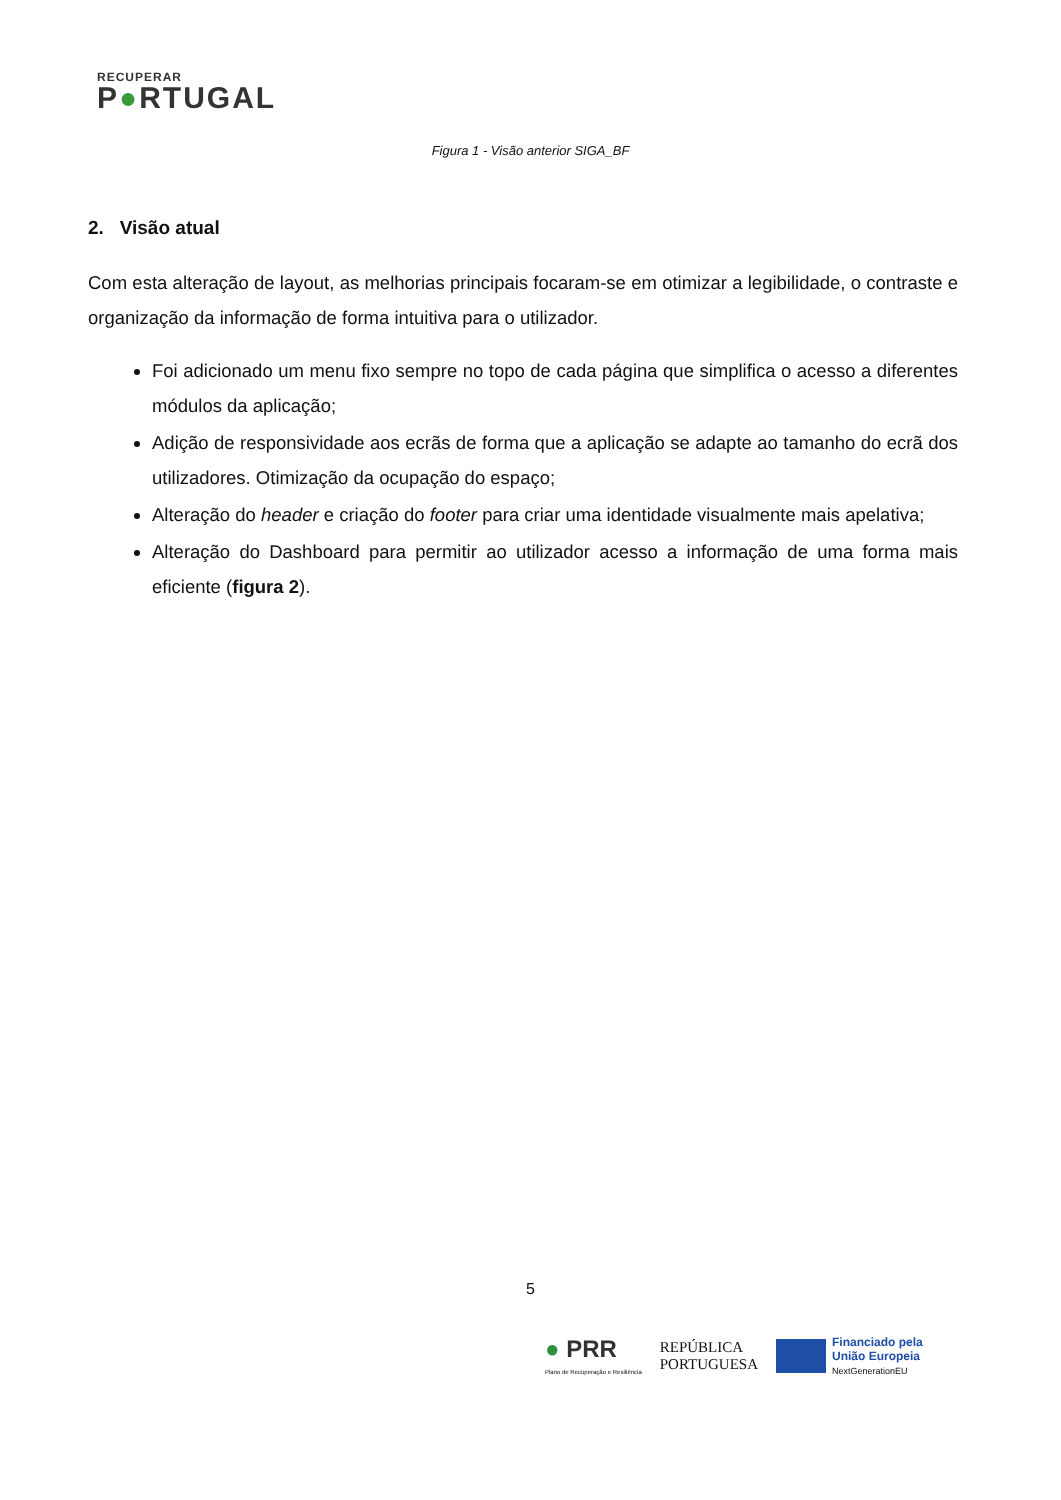RECUPERAR
P●RTUGAL
Figura 1 - Visão anterior SIGA_BF
2. Visão atual
Com esta alteração de layout, as melhorias principais focaram-se em otimizar a legibilidade, o contraste e organização da informação de forma intuitiva para o utilizador.
Foi adicionado um menu fixo sempre no topo de cada página que simplifica o acesso a diferentes módulos da aplicação;
Adição de responsividade aos ecrãs de forma que a aplicação se adapte ao tamanho do ecrã dos utilizadores. Otimização da ocupação do espaço;
Alteração do header e criação do footer para criar uma identidade visualmente mais apelativa;
Alteração do Dashboard para permitir ao utilizador acesso a informação de uma forma mais eficiente (figura 2).
5
● PRR
Plano de Recuperação e Resiliência
REPÚBLICA
PORTUGUESA
Financiado pela
União Europeia
NextGenerationEU